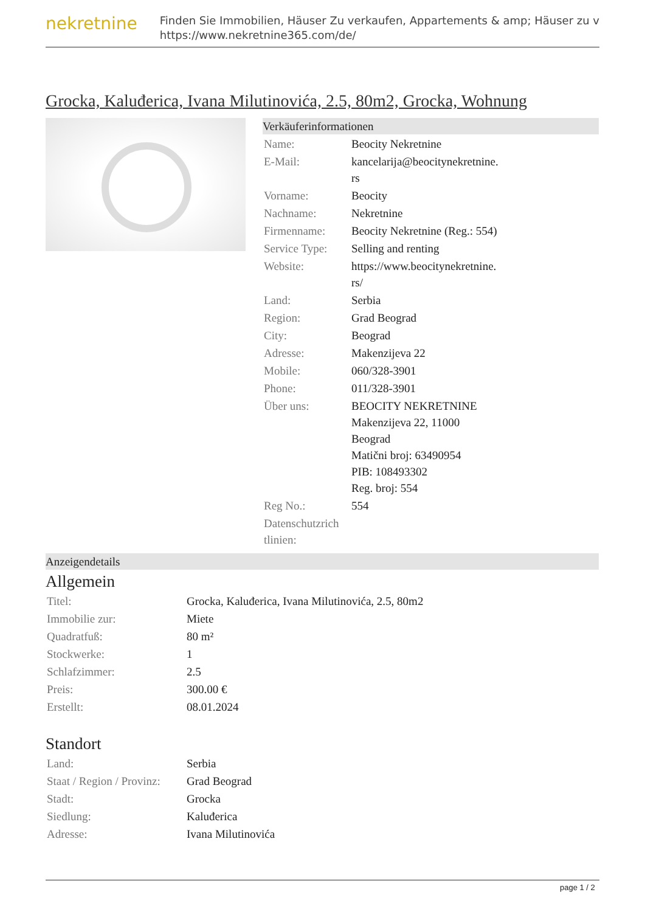nekretnine
Finden Sie Immobilien, Häuser Zu verkaufen, Appartements & amp; Häuser zu v
https://www.nekretnine365.com/de/
Grocka, Kaluđerica, Ivana Milutinovića, 2.5, 80m2, Grocka, Wohnung
Verkäuferinformationen
| Name: | Beocity Nekretnine |
| E-Mail: | kancelarija@beocitynekretnine. rs |
| Vorname: | Beocity |
| Nachname: | Nekretnine |
| Firmenname: | Beocity Nekretnine (Reg.: 554) |
| Service Type: | Selling and renting |
| Website: | https://www.beocitynekretnine. rs/ |
| Land: | Serbia |
| Region: | Grad Beograd |
| City: | Beograd |
| Adresse: | Makenzijeva 22 |
| Mobile: | 060/328-3901 |
| Phone: | 011/328-3901 |
| Über uns: | BEOCITY NEKRETNINE Makenzijeva 22, 11000 Beograd Matični broj: 63490954 PIB: 108493302 Reg. broj: 554 |
| Reg No.: | 554 |
| Datenschutzrich tlinien: | |
Anzeigendetails
Allgemein
| Titel: | Grocka, Kaluđerica, Ivana Milutinovića, 2.5, 80m2 |
| Immobilie zur: | Miete |
| Quadratfuß: | 80 m² |
| Stockwerke: | 1 |
| Schlafzimmer: | 2.5 |
| Preis: | 300.00 € |
| Erstellt: | 08.01.2024 |
Standort
| Land: | Serbia |
| Staat / Region / Provinz: | Grad Beograd |
| Stadt: | Grocka |
| Siedlung: | Kaluđerica |
| Adresse: | Ivana Milutinovića |
page 1 / 2